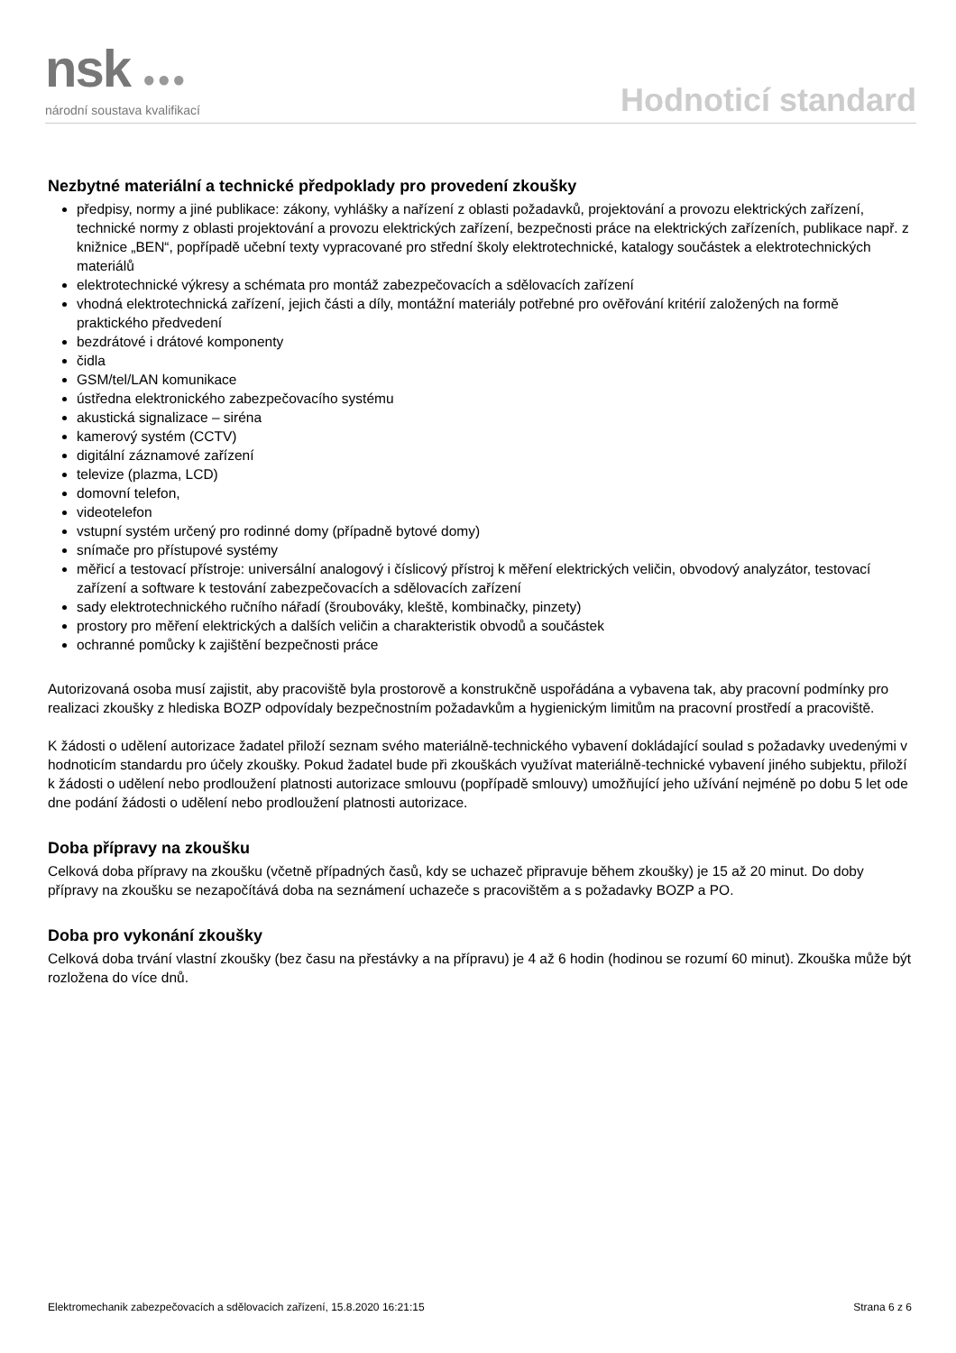nsk ●●●
národní soustava kvalifikací
Hodnoticí standard
Nezbytné materiální a technické předpoklady pro provedení zkoušky
předpisy, normy a jiné publikace: zákony, vyhlášky a nařízení z oblasti požadavků, projektování a provozu elektrických zařízení, technické normy z oblasti projektování a provozu elektrických zařízení, bezpečnosti práce na elektrických zařízeních, publikace např. z knižnice „BEN“, popřípadě učební texty vypracované pro střední školy elektrotechnické, katalogy součástek a elektrotechnických materiálů
elektrotechnické výkresy a schémata pro montáž zabezpečovacích a sdělovacích zařízení
vhodná elektrotechnická zařízení, jejich části a díly, montážní materiály potřebné pro ověřování kritérií založených na formě praktického předvedení
bezdrátové i drátové komponenty
čidla
GSM/tel/LAN komunikace
ústředna elektronického zabezpečovacího systému
akustická signalizace – siréna
kamerový systém (CCTV)
digitální záznamové zařízení
televize (plazma, LCD)
domovní telefon,
videotelefon
vstupní systém určený pro rodinné domy (případně bytové domy)
snímače pro přístupové systémy
měřicí a testovací přístroje: universální analogový i číslicový přístroj k měření elektrických veličin, obvodový analyzátor, testovací zařízení a software k testování zabezpečovacích a sdělovacích zařízení
sady elektrotechnického ručního nářadí (šroubováky, kleště, kombinačky, pinzety)
prostory pro měření elektrických a dalších veličin a charakteristik obvodů a součástek
ochranné pomůcky k zajištění bezpečnosti práce
Autorizovaná osoba musí zajistit, aby pracoviště byla prostorově a konstrukčně uspořádána a vybavena tak, aby pracovní podmínky pro realizaci zkoušky z hlediska BOZP odpovídaly bezpečnostním požadavkům a hygienickým limitům na pracovní prostředí a pracoviště.
K žádosti o udělení autorizace žadatel přiloží seznam svého materiálně-technického vybavení dokládající soulad s požadavky uvedenými v hodnoticím standardu pro účely zkoušky. Pokud žadatel bude při zkouškách využívat materiálně-technické vybavení jiného subjektu, přiloží k žádosti o udělení nebo prodloužení platnosti autorizace smlouvu (popřípadě smlouvy) umožňující jeho užívání nejméně po dobu 5 let ode dne podání žádosti o udělení nebo prodloužení platnosti autorizace.
Doba přípravy na zkoušku
Celková doba přípravy na zkoušku (včetně případných časů, kdy se uchazeč připravuje během zkoušky) je 15 až 20 minut. Do doby přípravy na zkoušku se nezapočítává doba na seznámení uchazeče s pracovištěm a s požadavky BOZP a PO.
Doba pro vykonání zkoušky
Celková doba trvání vlastní zkoušky (bez času na přestávky a na přípravu) je 4 až 6 hodin (hodinou se rozumí 60 minut). Zkouška může být rozložena do více dnů.
Elektromechanik zabezpečovacích a sdělovacích zařízení, 15.8.2020 16:21:15 Strana 6 z 6